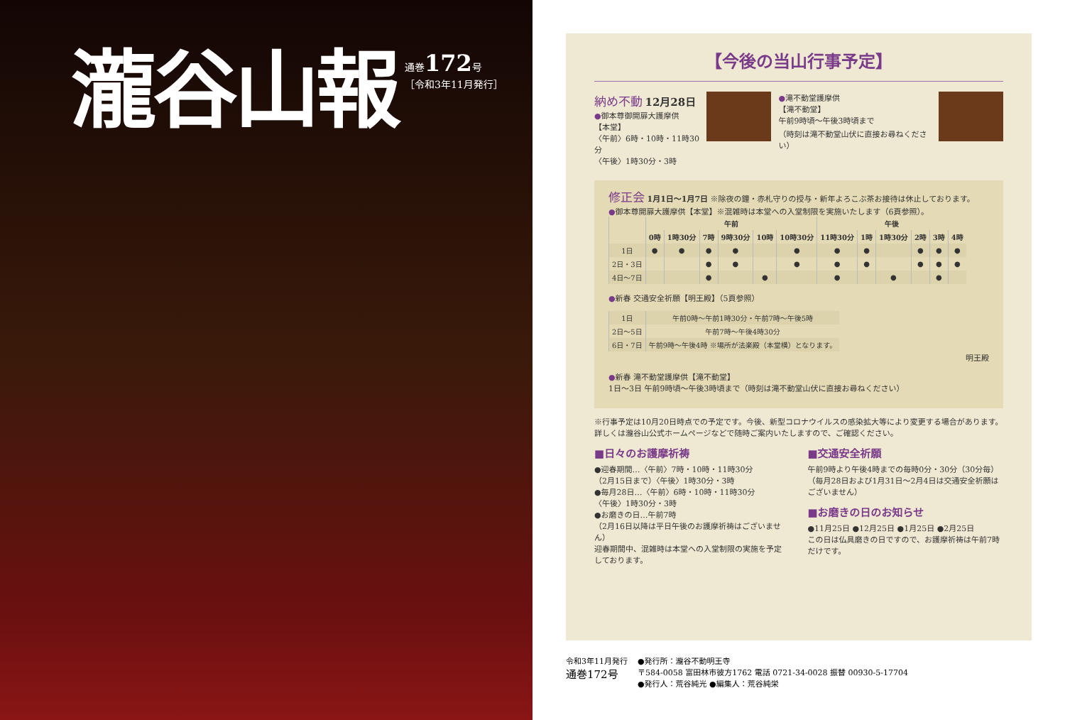瀧谷山報
通巻172号
［令和3年11月発行］
【今後の当山行事予定】
納め不動 12月28日
●御本尊御開扉大護摩供
【本堂】
〈午前〉6時・10時・11時30分
〈午後〉1時30分・3時
●滝不動堂護摩供
【滝不動堂】
午前9時頃～午後3時頃まで
（時刻は滝不動堂山伏に直接お尋ねください）
修正会 1月1日～1月7日 ※除夜の鐘・赤札守りの授与・新年よろこぶ茶お接待は休止しております。
●御本尊開扉大護摩供【本堂】※混雑時は本堂への入堂制限を実施いたします（6頁参照）。
| | 午前 | | | | | | 午後 | | | | | |
| --- | --- | --- | --- | --- | --- | --- | --- | --- | --- | --- | --- | --- |
| | 0時 | 1時30分 | 7時 | 9時30分 | 10時 | 10時30分 | 11時30分 | 1時 | 1時30分 | 2時 | 3時 | 4時 |
| 1日 | ● | ● | ● | ● | | ● | ● | ● | | ● | ● | ● |
| 2日・3日 | | | ● | ● | | ● | ● | ● | | ● | ● | ● |
| 4日～7日 | | | ● | | ● | | ● | | ● | | ● | |
●新春 交通安全祈願【明王殿】（5頁参照）
| 1日 | 午前0時～午前1時30分・午前7時～午後5時 |
| 2日～5日 | 午前7時～午後4時30分 |
| 6日・7日 | 午前9時～午後4時 ※場所が法楽殿（本堂横）となります。 |
明王殿
●新春 滝不動堂護摩供【滝不動堂】
1日～3日 午前9時頃～午後3時頃まで（時刻は滝不動堂山伏に直接お尋ねください）
※行事予定は10月20日時点での予定です。今後、新型コロナウイルスの感染拡大等により変更する場合があります。
詳しくは瀧谷山公式ホームページなどで随時ご案内いたしますので、ご確認ください。
■日々のお護摩祈祷
●迎春期間…〈午前〉7時・10時・11時30分
（2月15日まで）〈午後〉1時30分・3時
●毎月28日…〈午前〉6時・10時・11時30分
〈午後〉1時30分・3時
●お磨きの日…午前7時
（2月16日以降は平日午後のお護摩祈祷はございません）
迎春期間中、混雑時は本堂への入堂制限の実施を予定しております。
■交通安全祈願
午前9時より午後4時までの毎時0分・30分（30分毎）
（毎月28日および1月31日～2月4日は交通安全祈願はございません）
■お磨きの日のお知らせ
●11月25日 ●12月25日 ●1月25日 ●2月25日
この日は仏具磨きの日ですので、お護摩祈祷は午前7時だけです。
令和3年11月発行
通巻172号
●発行所：瀧谷不動明王寺
〒584-0058 富田林市彼方1762 電話 0721-34-0028 振替 00930-5-17704
●発行人：荒谷純光 ●編集人：荒谷純栄